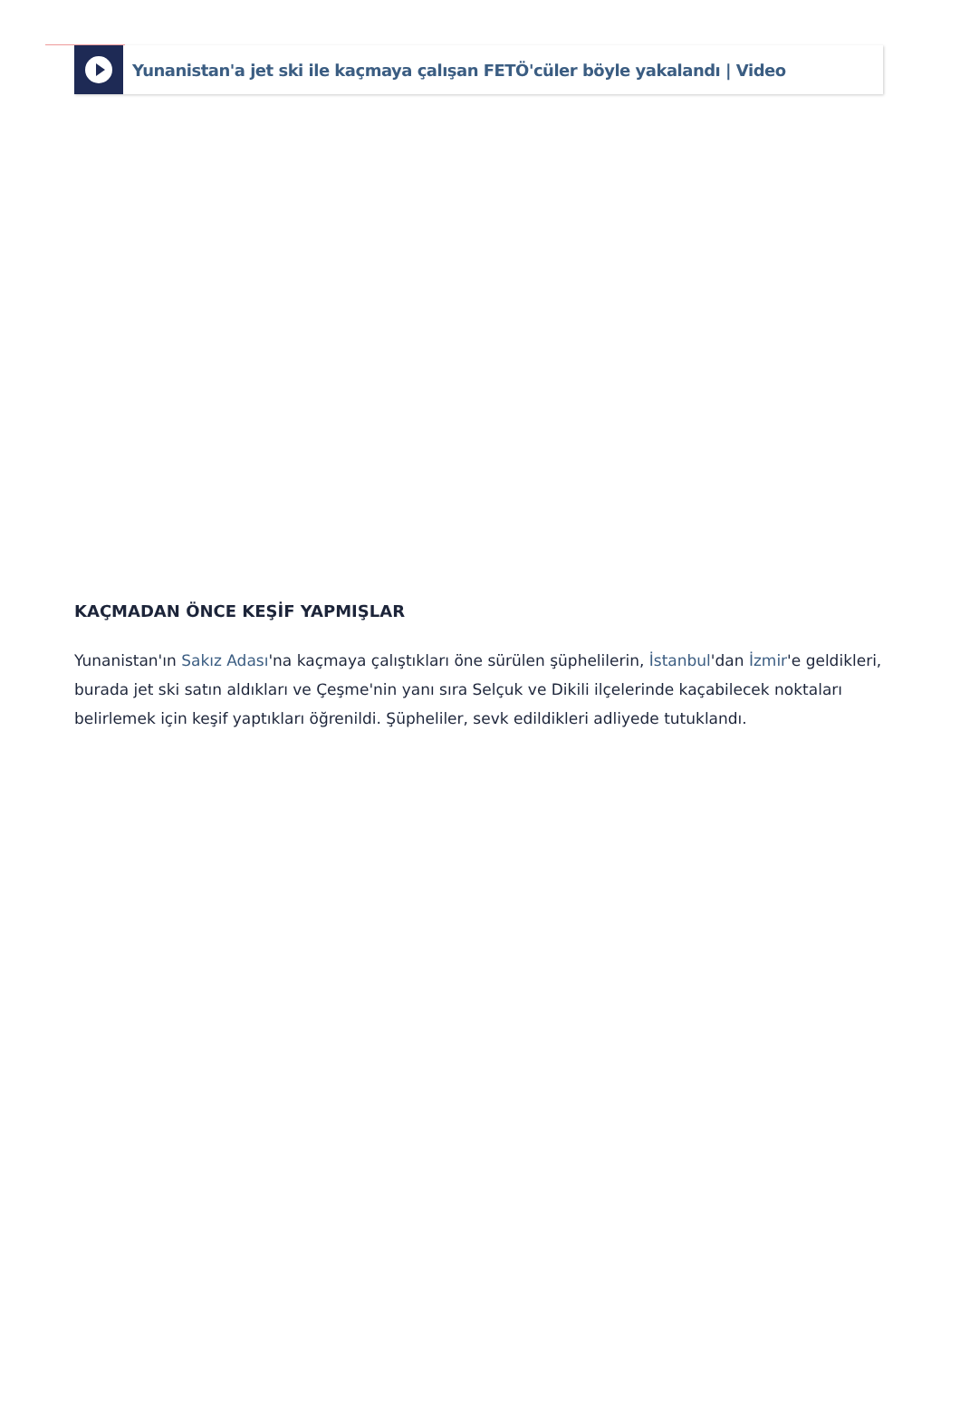Yunanistan'a jet ski ile kaçmaya çalışan FETÖ'cüler böyle yakalandı | Video
KAÇMADAN ÖNCE KEŞİF YAPMIŞLAR
Yunanistan'ın Sakız Adası'na kaçmaya çalıştıkları öne sürülen şüphelilerin, İstanbul'dan İzmir'e geldikleri, burada jet ski satın aldıkları ve Çeşme'nin yanı sıra Selçuk ve Dikili ilçelerinde kaçabilecek noktaları belirlemek için keşif yaptıkları öğrenildi. Şüpheliler, sevk edildikleri adliyede tutuklandı.